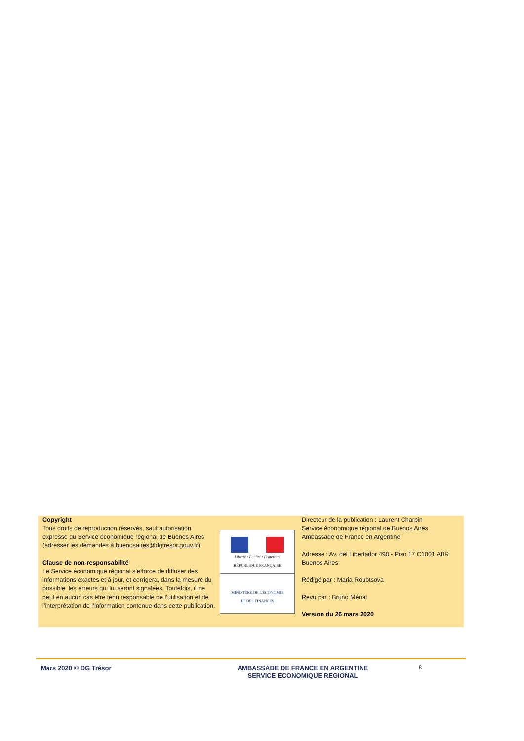Copyright
Tous droits de reproduction réservés, sauf autorisation expresse du Service économique régional de Buenos Aires (adresser les demandes à buenosaires@dgtresor.gouv.fr).
Clause de non-responsabilité
Le Service économique régional s’efforce de diffuser des informations exactes et à jour, et corrigera, dans la mesure du possible, les erreurs qui lui seront signalées. Toutefois, il ne peut en aucun cas être tenu responsable de l’utilisation et de l’interprétation de l’information contenue dans cette publication.
Liberté • Égalité • Fraternité
RÉPUBLIQUE FRANÇAISE
MINISTÈRE DE L'ÉCONOMIE
ET DES FINANCES
Directeur de la publication : Laurent Charpin
Service économique régional de Buenos Aires
Ambassade de France en Argentine
Adresse : Av. del Libertador 498 - Piso 17 C1001 ABR
Buenos Aires
Rédigé par : Maria Roubtsova
Revu par : Bruno Ménat
Version du 26 mars 2020
Mars 2020 © DG Trésor AMBASSADE DE FRANCE EN ARGENTINE
SERVICE ECONOMIQUE REGIONAL
8